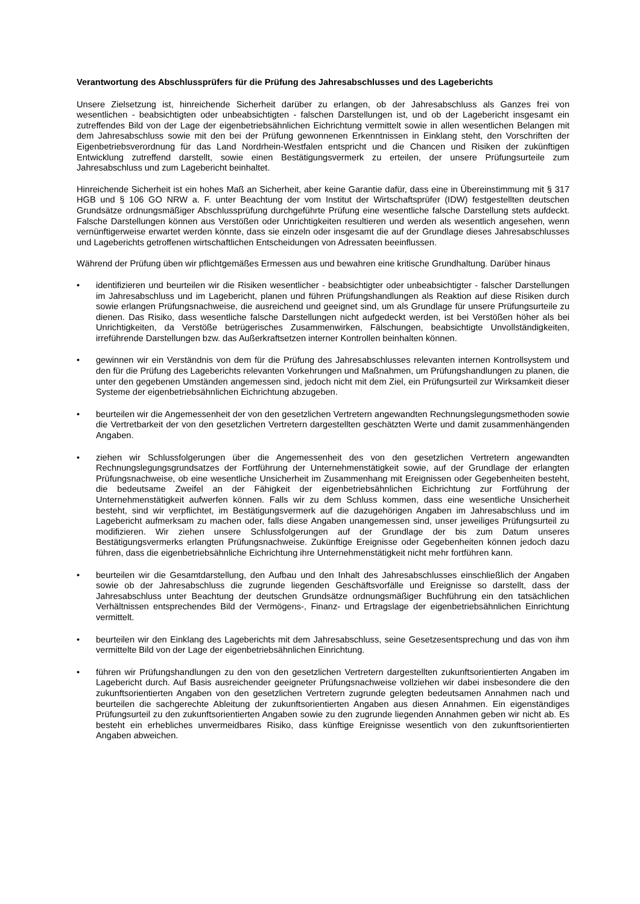Verantwortung des Abschlussprüfers für die Prüfung des Jahresabschlusses und des Lageberichts
Unsere Zielsetzung ist, hinreichende Sicherheit darüber zu erlangen, ob der Jahresabschluss als Ganzes frei von wesentlichen - beabsichtigten oder unbeabsichtigten - falschen Darstellungen ist, und ob der Lagebericht insgesamt ein zutreffendes Bild von der Lage der eigenbetriebsähnlichen Eichrichtung vermittelt sowie in allen wesentlichen Belangen mit dem Jahresabschluss sowie mit den bei der Prüfung gewonnenen Erkenntnissen in Einklang steht, den Vorschriften der Eigenbetriebsverordnung für das Land Nordrhein-Westfalen entspricht und die Chancen und Risiken der zukünftigen Entwicklung zutreffend darstellt, sowie einen Bestätigungsvermerk zu erteilen, der unsere Prüfungsurteile zum Jahresabschluss und zum Lagebericht beinhaltet.
Hinreichende Sicherheit ist ein hohes Maß an Sicherheit, aber keine Garantie dafür, dass eine in Übereinstimmung mit § 317 HGB und § 106 GO NRW a. F. unter Beachtung der vom Institut der Wirtschaftsprüfer (IDW) festgestellten deutschen Grundsätze ordnungsmäßiger Abschlussprüfung durchgeführte Prüfung eine wesentliche falsche Darstellung stets aufdeckt. Falsche Darstellungen können aus Verstößen oder Unrichtigkeiten resultieren und werden als wesentlich angesehen, wenn vernünftigerweise erwartet werden könnte, dass sie einzeln oder insgesamt die auf der Grundlage dieses Jahresabschlusses und Lageberichts getroffenen wirtschaftlichen Entscheidungen von Adressaten beeinflussen.
Während der Prüfung üben wir pflichtgemäßes Ermessen aus und bewahren eine kritische Grundhaltung. Darüber hinaus
• identifizieren und beurteilen wir die Risiken wesentlicher - beabsichtigter oder unbeabsichtigter - falscher Darstellungen im Jahresabschluss und im Lagebericht, planen und führen Prüfungshandlungen als Reaktion auf diese Risiken durch sowie erlangen Prüfungsnachweise, die ausreichend und geeignet sind, um als Grundlage für unsere Prüfungsurteile zu dienen. Das Risiko, dass wesentliche falsche Darstellungen nicht aufgedeckt werden, ist bei Verstößen höher als bei Unrichtigkeiten, da Verstöße betrügerisches Zusammenwirken, Fälschungen, beabsichtigte Unvollständigkeiten, irreführende Darstellungen bzw. das Außerkraftsetzen interner Kontrollen beinhalten können.
• gewinnen wir ein Verständnis von dem für die Prüfung des Jahresabschlusses relevanten internen Kontrollsystem und den für die Prüfung des Lageberichts relevanten Vorkehrungen und Maßnahmen, um Prüfungshandlungen zu planen, die unter den gegebenen Umständen angemessen sind, jedoch nicht mit dem Ziel, ein Prüfungsurteil zur Wirksamkeit dieser Systeme der eigenbetriebsähnlichen Eichrichtung abzugeben.
• beurteilen wir die Angemessenheit der von den gesetzlichen Vertretern angewandten Rechnungslegungsmethoden sowie die Vertretbarkeit der von den gesetzlichen Vertretern dargestellten geschätzten Werte und damit zusammenhängenden Angaben.
• ziehen wir Schlussfolgerungen über die Angemessenheit des von den gesetzlichen Vertretern angewandten Rechnungslegungsgrundsatzes der Fortführung der Unternehmenstätigkeit sowie, auf der Grundlage der erlangten Prüfungsnachweise, ob eine wesentliche Unsicherheit im Zusammenhang mit Ereignissen oder Gegebenheiten besteht, die bedeutsame Zweifel an der Fähigkeit der eigenbetriebsähnlichen Eichrichtung zur Fortführung der Unternehmenstätigkeit aufwerfen können. Falls wir zu dem Schluss kommen, dass eine wesentliche Unsicherheit besteht, sind wir verpflichtet, im Bestätigungsvermerk auf die dazugehörigen Angaben im Jahresabschluss und im Lagebericht aufmerksam zu machen oder, falls diese Angaben unangemessen sind, unser jeweiliges Prüfungsurteil zu modifizieren. Wir ziehen unsere Schlussfolgerungen auf der Grundlage der bis zum Datum unseres Bestätigungsvermerks erlangten Prüfungsnachweise. Zukünftige Ereignisse oder Gegebenheiten können jedoch dazu führen, dass die eigenbetriebsähnliche Eichrichtung ihre Unternehmenstätigkeit nicht mehr fortführen kann.
• beurteilen wir die Gesamtdarstellung, den Aufbau und den Inhalt des Jahresabschlusses einschließlich der Angaben sowie ob der Jahresabschluss die zugrunde liegenden Geschäftsvorfälle und Ereignisse so darstellt, dass der Jahresabschluss unter Beachtung der deutschen Grundsätze ordnungsmäßiger Buchführung ein den tatsächlichen Verhältnissen entsprechendes Bild der Vermögens-, Finanz- und Ertragslage der eigenbetriebsähnlichen Einrichtung vermittelt.
• beurteilen wir den Einklang des Lageberichts mit dem Jahresabschluss, seine Gesetzesentsprechung und das von ihm vermittelte Bild von der Lage der eigenbetriebsähnlichen Einrichtung.
• führen wir Prüfungshandlungen zu den von den gesetzlichen Vertretern dargestellten zukunftsorientierten Angaben im Lagebericht durch. Auf Basis ausreichender geeigneter Prüfungsnachweise vollziehen wir dabei insbesondere die den zukunftsorientierten Angaben von den gesetzlichen Vertretern zugrunde gelegten bedeutsamen Annahmen nach und beurteilen die sachgerechte Ableitung der zukunftsorientierten Angaben aus diesen Annahmen. Ein eigenständiges Prüfungsurteil zu den zukunftsorientierten Angaben sowie zu den zugrunde liegenden Annahmen geben wir nicht ab. Es besteht ein erhebliches unvermeidbares Risiko, dass künftige Ereignisse wesentlich von den zukunftsorientierten Angaben abweichen.